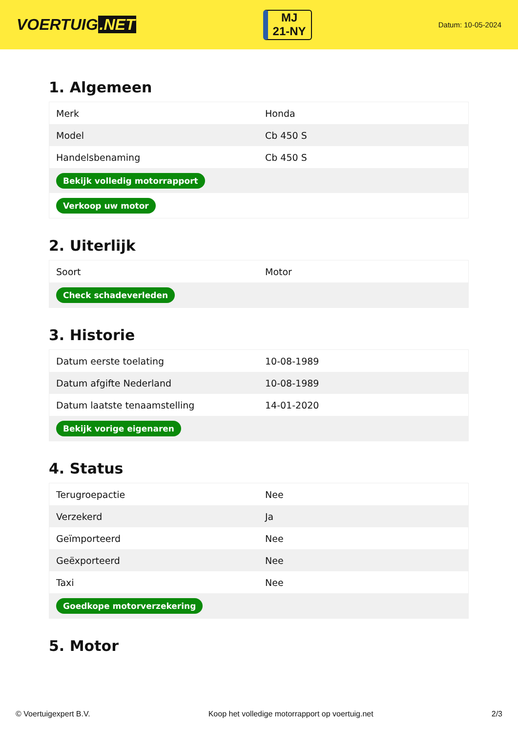VOERTUIG.NET
MJ
21-NY
Datum: 10-05-2024
1. Algemeen
| Merk | Honda |
| Model | Cb 450 S |
| Handelsbenaming | Cb 450 S |
| Bekijk volledig motorrapport | |
| Verkoop uw motor | |
2. Uiterlijk
| Soort | Motor |
| Check schadeverleden | |
3. Historie
| Datum eerste toelating | 10-08-1989 |
| Datum afgifte Nederland | 10-08-1989 |
| Datum laatste tenaamstelling | 14-01-2020 |
| Bekijk vorige eigenaren | |
4. Status
| Terugroepactie | Nee |
| Verzekerd | Ja |
| Geïmporteerd | Nee |
| Geëxporteerd | Nee |
| Taxi | Nee |
| Goedkope motorverzekering | |
5. Motor
© Voertuigexpert B.V. Koop het volledige motorrapport op voertuig.net 2/3